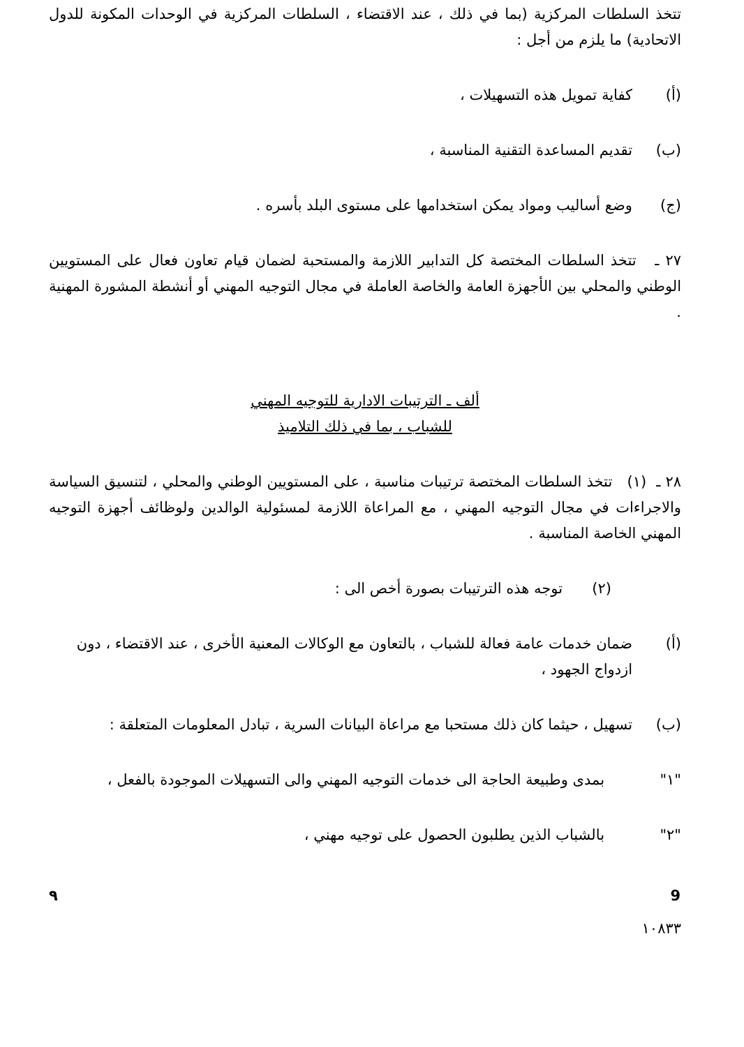تتخذ السلطات المركزية (بما في ذلك ، عند الاقتضاء ، السلطات المركزية في الوحدات المكونة للدول الاتحادية) ما يلزم من أجل :
(أ) كفاية تمويل هذه التسهيلات ،
(ب) تقديم المساعدة التقنية المناسبة ،
(ج) وضع أساليب ومواد يمكن استخدامها على مستوى البلد بأسره .
٢٧ ـ تتخذ السلطات المختصة كل التدابير اللازمة والمستحبة لضمان قيام تعاون فعال على المستويين الوطني والمحلي بين الأجهزة العامة والخاصة العاملة في مجال التوجيه المهني أو أنشطة المشورة المهنية .
ألف ـ الترتيبات الادارية للتوجيه المهني
للشباب ، بما في ذلك التلاميذ
٢٨ ـ (١) تتخذ السلطات المختصة ترتيبات مناسبة ، على المستويين الوطني والمحلي ، لتنسيق السياسة والاجراءات في مجال التوجيه المهني ، مع المراعاة اللازمة لمسئولية الوالدين ولوظائف أجهزة التوجيه المهني الخاصة المناسبة .
(٢) توجه هذه الترتيبات بصورة أخص الى :
(أ) ضمان خدمات عامة فعالة للشباب ، بالتعاون مع الوكالات المعنية الأخرى ، عند الاقتضاء ، دون ازدواج الجهود ،
(ب) تسهيل ، حيثما كان ذلك مستحبا مع مراعاة البيانات السرية ، تبادل المعلومات المتعلقة :
"١" بمدى وطبيعة الحاجة الى خدمات التوجيه المهني والى التسهيلات الموجودة بالفعل ،
"٢" بالشباب الذين يطلبون الحصول على توجيه مهني ،
٩ 9
١٠٨٣٣